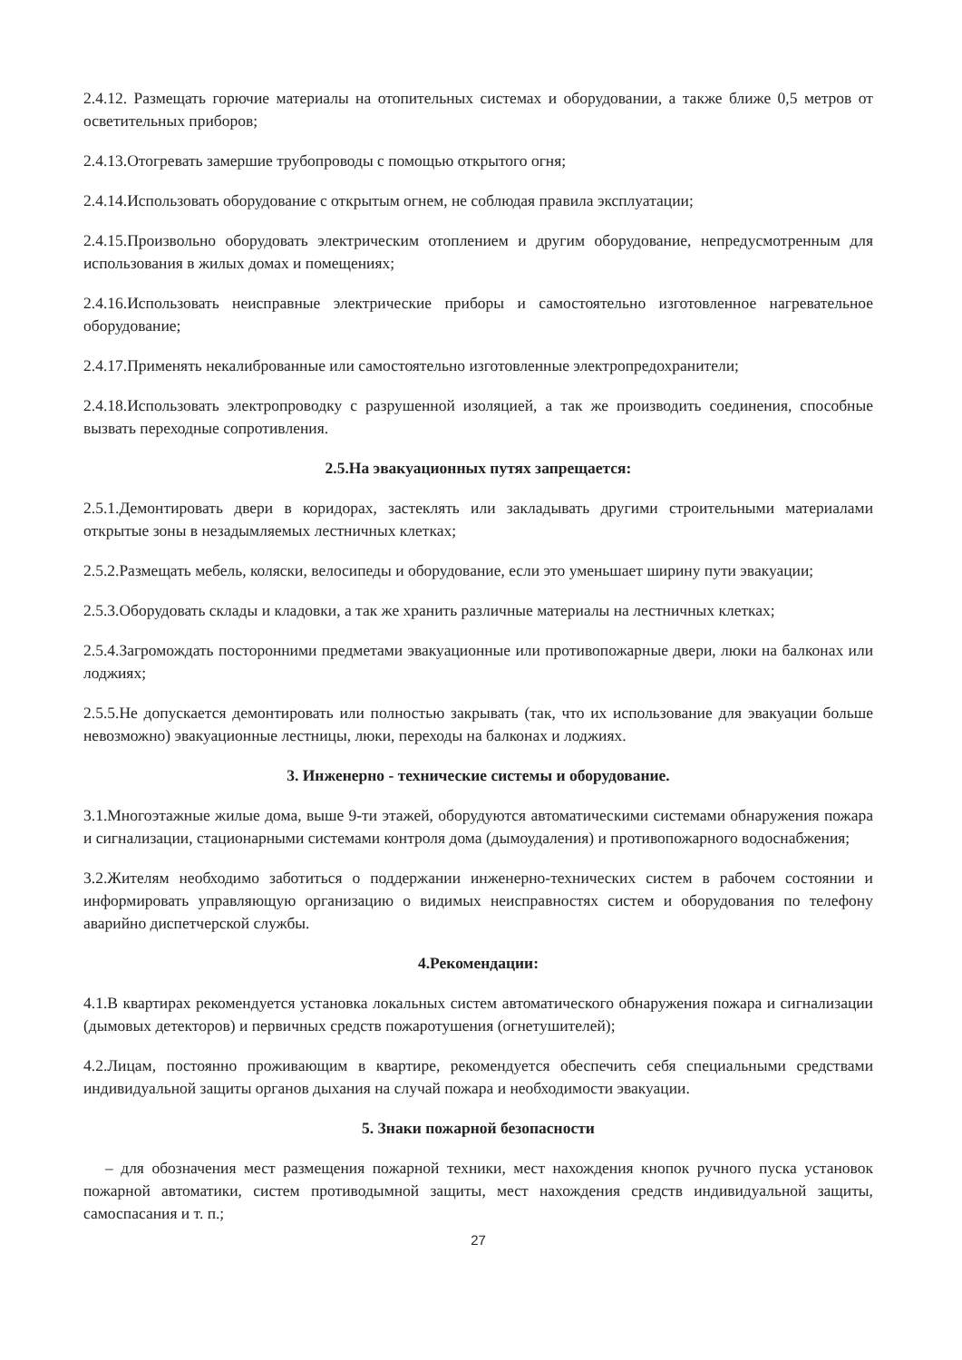2.4.12. Размещать горючие материалы на отопительных системах и оборудовании, а также ближе 0,5 метров от осветительных приборов;
2.4.13.Отогревать замершие трубопроводы с помощью открытого огня;
2.4.14.Использовать оборудование с открытым огнем, не соблюдая правила эксплуатации;
2.4.15.Произвольно оборудовать электрическим отоплением и другим оборудование, непредусмотренным для использования в жилых домах и помещениях;
2.4.16.Использовать неисправные электрические приборы и самостоятельно изготовленное нагревательное оборудование;
2.4.17.Применять некалиброванные или самостоятельно изготовленные электропредохранители;
2.4.18.Использовать электропроводку с разрушенной изоляцией, а так же производить соединения, способные вызвать переходные сопротивления.
2.5.На эвакуационных путях запрещается:
2.5.1.Демонтировать двери в коридорах, застеклять или закладывать другими строительными материалами открытые зоны в незадымляемых лестничных клетках;
2.5.2.Размещать мебель, коляски, велосипеды и оборудование, если это уменьшает ширину пути эвакуации;
2.5.3.Оборудовать склады и кладовки, а так же хранить различные материалы на лестничных клетках;
2.5.4.Загромождать посторонними предметами эвакуационные или противопожарные двери, люки на балконах или лоджиях;
2.5.5.Не допускается демонтировать или полностью закрывать (так, что их использование для эвакуации больше невозможно) эвакуационные лестницы, люки, переходы на балконах и лоджиях.
3. Инженерно - технические системы и оборудование.
3.1.Многоэтажные жилые дома, выше 9-ти этажей, оборудуются автоматическими системами обнаружения пожара и сигнализации, стационарными системами контроля дома (дымоудаления) и противопожарного водоснабжения;
3.2.Жителям необходимо заботиться о поддержании инженерно-технических систем в рабочем состоянии и информировать управляющую организацию о видимых неисправностях систем и оборудования по телефону аварийно диспетчерской службы.
4.Рекомендации:
4.1.В квартирах рекомендуется установка локальных систем автоматического обнаружения пожара и сигнализации (дымовых детекторов) и первичных средств пожаротушения (огнетушителей);
4.2.Лицам, постоянно проживающим в квартире, рекомендуется обеспечить себя специальными средствами индивидуальной защиты органов дыхания на случай пожара и необходимости эвакуации.
5. Знаки пожарной безопасности
– для обозначения мест размещения пожарной техники, мест нахождения кнопок ручного пуска установок пожарной автоматики, систем противодымной защиты, мест нахождения средств индивидуальной защиты, самоспасания и т. п.;
27